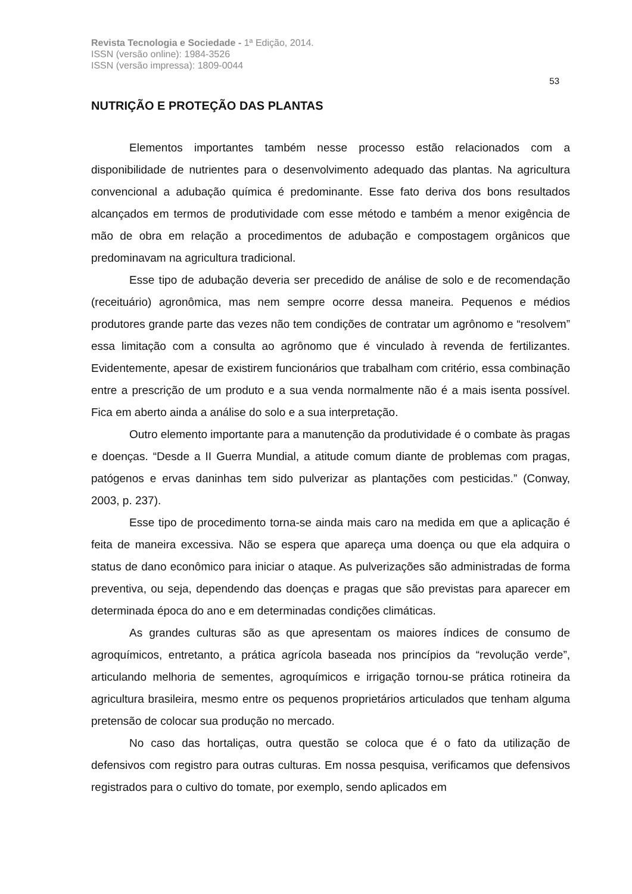Revista Tecnologia e Sociedade - 1ª Edição, 2014.
ISSN (versão online): 1984-3526
ISSN (versão impressa): 1809-0044
53
NUTRIÇÃO E PROTEÇÃO DAS PLANTAS
Elementos importantes também nesse processo estão relacionados com a disponibilidade de nutrientes para o desenvolvimento adequado das plantas. Na agricultura convencional a adubação química é predominante. Esse fato deriva dos bons resultados alcançados em termos de produtividade com esse método e também a menor exigência de mão de obra em relação a procedimentos de adubação e compostagem orgânicos que predominavam na agricultura tradicional.
Esse tipo de adubação deveria ser precedido de análise de solo e de recomendação (receituário) agronômica, mas nem sempre ocorre dessa maneira. Pequenos e médios produtores grande parte das vezes não tem condições de contratar um agrônomo e “resolvem” essa limitação com a consulta ao agrônomo que é vinculado à revenda de fertilizantes. Evidentemente, apesar de existirem funcionários que trabalham com critério, essa combinação entre a prescrição de um produto e a sua venda normalmente não é a mais isenta possível. Fica em aberto ainda a análise do solo e a sua interpretação.
Outro elemento importante para a manutenção da produtividade é o combate às pragas e doenças. “Desde a II Guerra Mundial, a atitude comum diante de problemas com pragas, patógenos e ervas daninhas tem sido pulverizar as plantações com pesticidas.” (Conway, 2003, p. 237).
Esse tipo de procedimento torna-se ainda mais caro na medida em que a aplicação é feita de maneira excessiva. Não se espera que apareça uma doença ou que ela adquira o status de dano econômico para iniciar o ataque. As pulverizações são administradas de forma preventiva, ou seja, dependendo das doenças e pragas que são previstas para aparecer em determinada época do ano e em determinadas condições climáticas.
As grandes culturas são as que apresentam os maiores índices de consumo de agroquímicos, entretanto, a prática agrícola baseada nos princípios da “revolução verde”, articulando melhoria de sementes, agroquímicos e irrigação tornou-se prática rotineira da agricultura brasileira, mesmo entre os pequenos proprietários articulados que tenham alguma pretensão de colocar sua produção no mercado.
No caso das hortaliças, outra questão se coloca que é o fato da utilização de defensivos com registro para outras culturas. Em nossa pesquisa, verificamos que defensivos registrados para o cultivo do tomate, por exemplo, sendo aplicados em